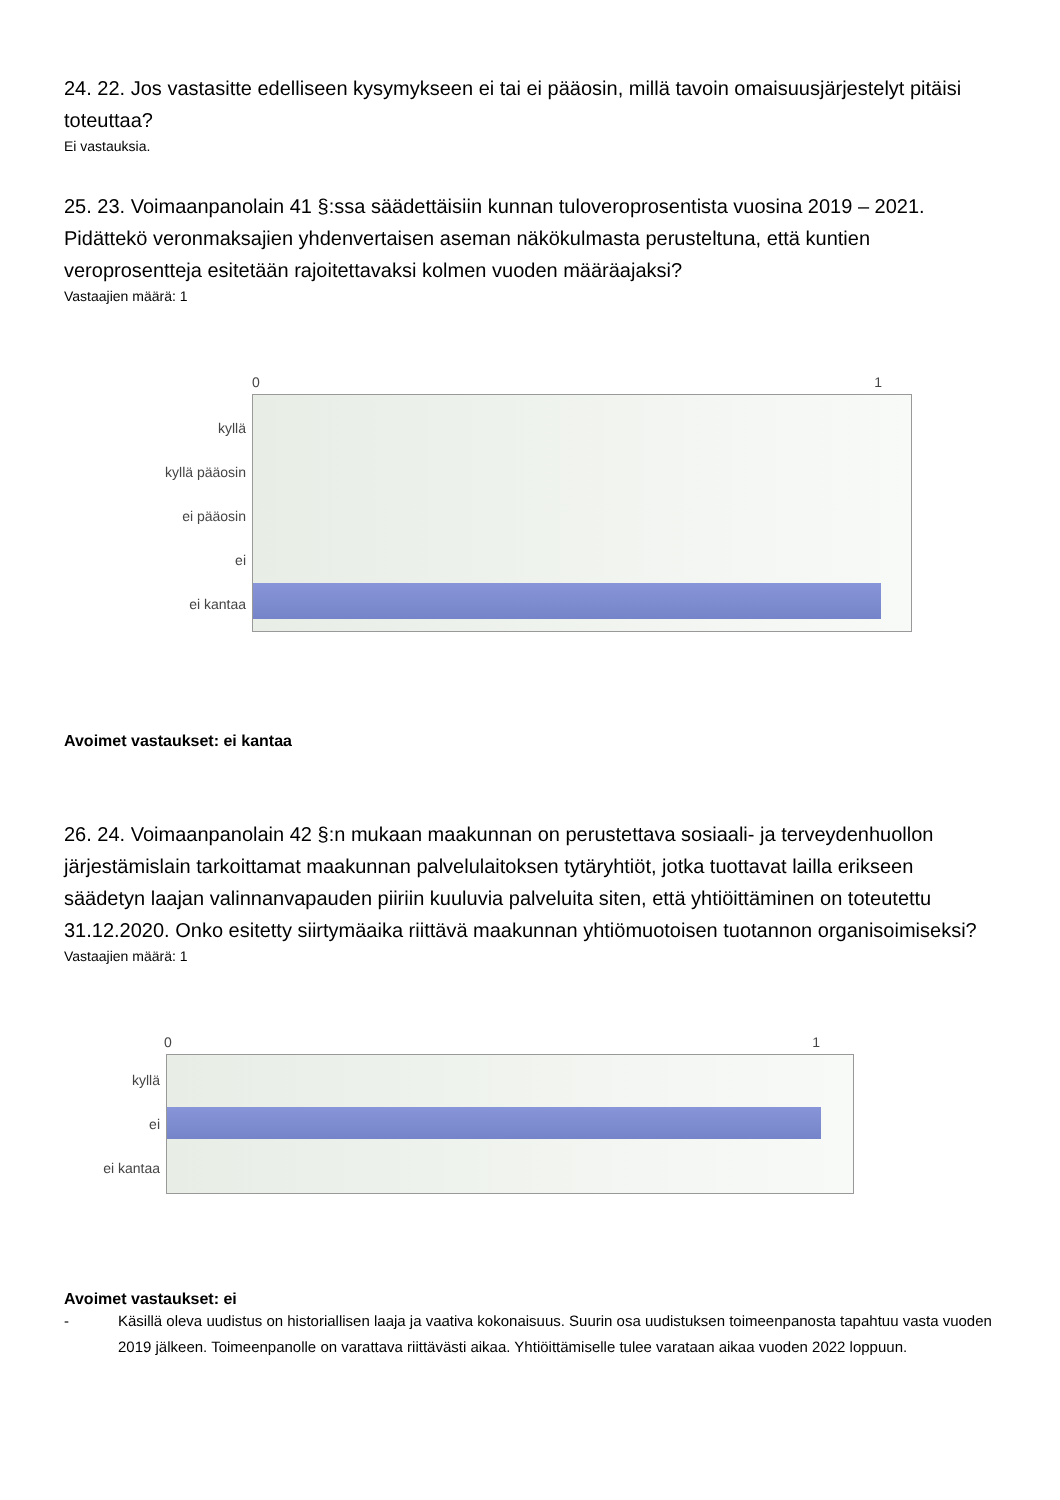24. 22. Jos vastasitte edelliseen kysymykseen ei tai ei pääosin, millä tavoin omaisuusjärjestelyt pitäisi toteuttaa?
Ei vastauksia.
25. 23. Voimaanpanolain 41 §:ssa säädettäisiin kunnan tuloveroprosentista vuosina 2019 – 2021. Pidättekö veronmaksajien yhdenvertaisen aseman näkökulmasta perusteltuna, että kuntien veroprosentteja esitetään rajoitettavaksi kolmen vuoden määräajaksi?
Vastaajien määrä: 1
0 1
kyllä
kyllä pääosin
ei pääosin
ei
ei kantaa
Avoimet vastaukset: ei kantaa
26. 24. Voimaanpanolain 42 §:n mukaan maakunnan on perustettava sosiaali- ja terveydenhuollon järjestämislain tarkoittamat maakunnan palvelulaitoksen tytäryhtiöt, jotka tuottavat lailla erikseen säädetyn laajan valinnanvapauden piiriin kuuluvia palveluita siten, että yhtiöittäminen on toteutettu 31.12.2020. Onko esitetty siirtymäaika riittävä maakunnan yhtiömuotoisen tuotannon organisoimiseksi?
Vastaajien määrä: 1
0 1
kyllä
ei
ei kantaa
Avoimet vastaukset: ei
- Käsillä oleva uudistus on historiallisen laaja ja vaativa kokonaisuus. Suurin osa uudistuksen toimeenpanosta tapahtuu vasta vuoden 2019 jälkeen. Toimeenpanolle on varattava riittävästi aikaa. Yhtiöittämiselle tulee varataan aikaa vuoden 2022 loppuun.